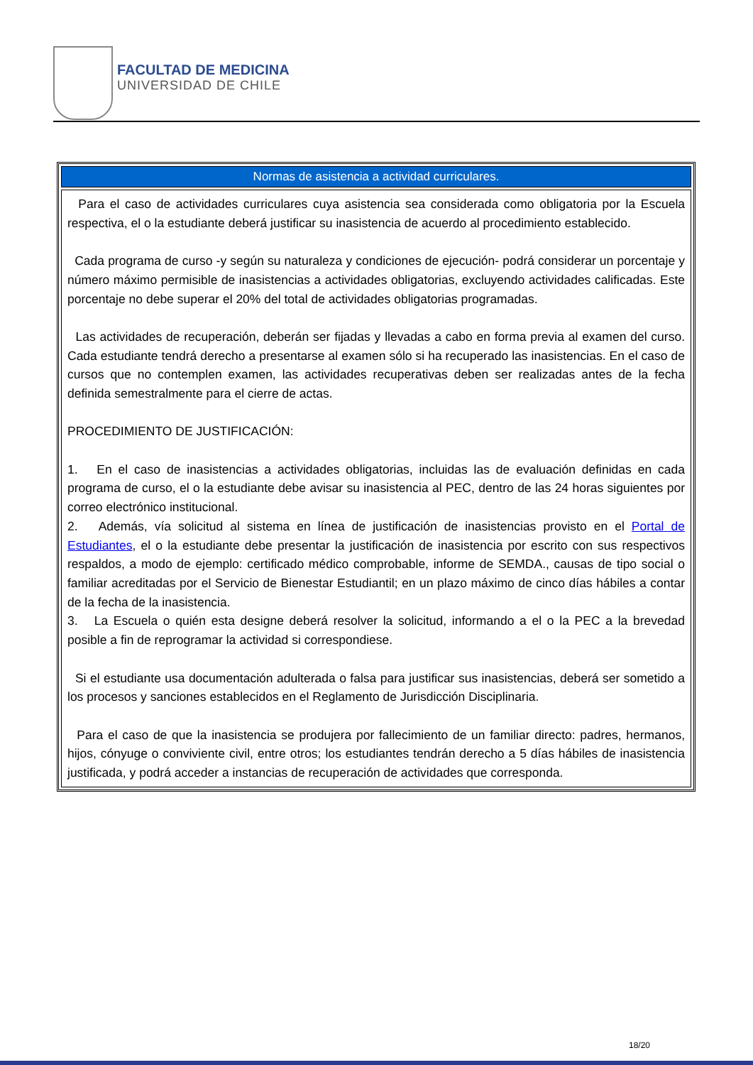FACULTAD DE MEDICINA
UNIVERSIDAD DE CHILE
| Normas de asistencia a actividad curriculares. |
| --- |
| Para el caso de actividades curriculares cuya asistencia sea considerada como obligatoria por la Escuela respectiva, el o la estudiante deberá justificar su inasistencia de acuerdo al procedimiento establecido. Cada programa de curso -y según su naturaleza y condiciones de ejecución- podrá considerar un porcentaje y número máximo permisible de inasistencias a actividades obligatorias, excluyendo actividades calificadas. Este porcentaje no debe superar el 20% del total de actividades obligatorias programadas. Las actividades de recuperación, deberán ser fijadas y llevadas a cabo en forma previa al examen del curso. Cada estudiante tendrá derecho a presentarse al examen sólo si ha recuperado las inasistencias. En el caso de cursos que no contemplen examen, las actividades recuperativas deben ser realizadas antes de la fecha definida semestralmente para el cierre de actas. PROCEDIMIENTO DE JUSTIFICACIÓN: 1. En el caso de inasistencias a actividades obligatorias, incluidas las de evaluación definidas en cada programa de curso, el o la estudiante debe avisar su inasistencia al PEC, dentro de las 24 horas siguientes por correo electrónico institucional. 2. Además, vía solicitud al sistema en línea de justificación de inasistencias provisto en el Portal de Estudiantes , el o la estudiante debe presentar la justificación de inasistencia por escrito con sus respectivos respaldos, a modo de ejemplo: certificado médico comprobable, informe de SEMDA., causas de tipo social o familiar acreditadas por el Servicio de Bienestar Estudiantil; en un plazo máximo de cinco días hábiles a contar de la fecha de la inasistencia. 3. La Escuela o quién esta designe deberá resolver la solicitud, informando a el o la PEC a la brevedad posible a fin de reprogramar la actividad si correspondiese. Si el estudiante usa documentación adulterada o falsa para justificar sus inasistencias, deberá ser sometido a los procesos y sanciones establecidos en el Reglamento de Jurisdicción Disciplinaria. Para el caso de que la inasistencia se produjera por fallecimiento de un familiar directo: padres, hermanos, hijos, cónyuge o conviviente civil, entre otros; los estudiantes tendrán derecho a 5 días hábiles de inasistencia justificada, y podrá acceder a instancias de recuperación de actividades que corresponda. |
18/20